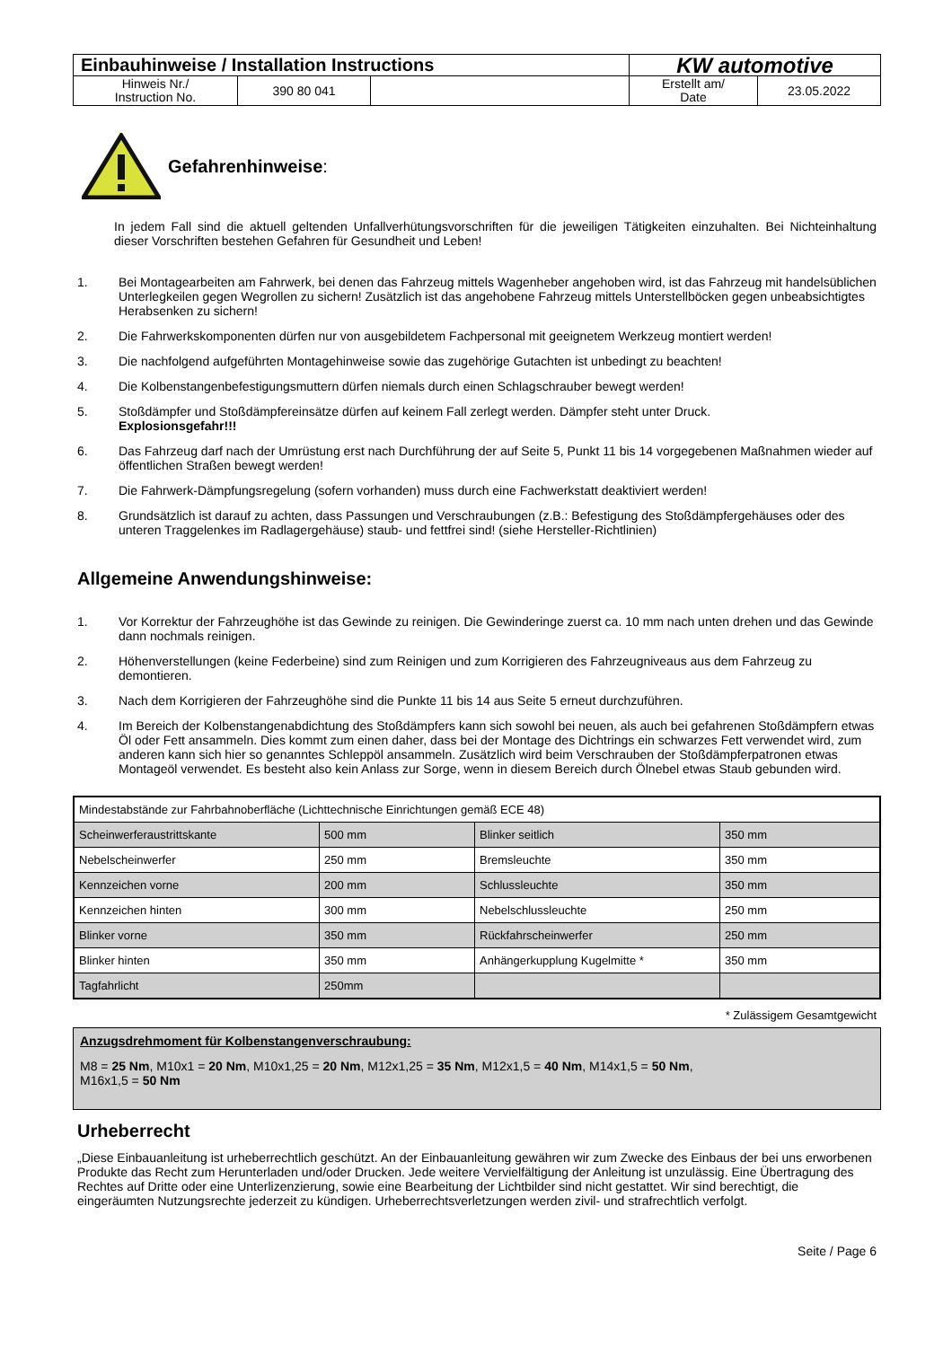| Einbauhinweise / Installation Instructions | | | KW automotive | |
| Hinweis Nr./ Instruction No. | 390 80 041 | | Erstellt am/ Date | 23.05.2022 |
Gefahrenhinweise:
In jedem Fall sind die aktuell geltenden Unfallverhütungsvorschriften für die jeweiligen Tätigkeiten einzuhalten. Bei Nichteinhaltung dieser Vorschriften bestehen Gefahren für Gesundheit und Leben!
1. Bei Montagearbeiten am Fahrwerk, bei denen das Fahrzeug mittels Wagenheber angehoben wird, ist das Fahrzeug mit handelsüblichen Unterlegkeilen gegen Wegrollen zu sichern! Zusätzlich ist das angehobene Fahrzeug mittels Unterstellböcken gegen unbeabsichtigtes Herabsenken zu sichern!
2. Die Fahrwerkskomponenten dürfen nur von ausgebildetem Fachpersonal mit geeignetem Werkzeug montiert werden!
3. Die nachfolgend aufgeführten Montagehinweise sowie das zugehörige Gutachten ist unbedingt zu beachten!
4. Die Kolbenstangenbefestigungsmuttern dürfen niemals durch einen Schlagschrauber bewegt werden!
5. Stoßdämpfer und Stoßdämpfereinsätze dürfen auf keinem Fall zerlegt werden. Dämpfer steht unter Druck.
Explosionsgefahr!!!
6. Das Fahrzeug darf nach der Umrüstung erst nach Durchführung der auf Seite 5, Punkt 11 bis 14 vorgegebenen Maßnahmen wieder auf öffentlichen Straßen bewegt werden!
7. Die Fahrwerk-Dämpfungsregelung (sofern vorhanden) muss durch eine Fachwerkstatt deaktiviert werden!
8. Grundsätzlich ist darauf zu achten, dass Passungen und Verschraubungen (z.B.: Befestigung des Stoßdämpfergehäuses oder des unteren Traggelenkes im Radlagergehäuse) staub- und fettfrei sind! (siehe Hersteller-Richtlinien)
Allgemeine Anwendungshinweise:
1. Vor Korrektur der Fahrzeughöhe ist das Gewinde zu reinigen. Die Gewinderinge zuerst ca. 10 mm nach unten drehen und das Gewinde dann nochmals reinigen.
2. Höhenverstellungen (keine Federbeine) sind zum Reinigen und zum Korrigieren des Fahrzeugniveaus aus dem Fahrzeug zu demontieren.
3. Nach dem Korrigieren der Fahrzeughöhe sind die Punkte 11 bis 14 aus Seite 5 erneut durchzuführen.
4. Im Bereich der Kolbenstangenabdichtung des Stoßdämpfers kann sich sowohl bei neuen, als auch bei gefahrenen Stoßdämpfern etwas Öl oder Fett ansammeln. Dies kommt zum einen daher, dass bei der Montage des Dichtrings ein schwarzes Fett verwendet wird, zum anderen kann sich hier so genanntes Schleppöl ansammeln. Zusätzlich wird beim Verschrauben der Stoßdämpferpatronen etwas Montageöl verwendet. Es besteht also kein Anlass zur Sorge, wenn in diesem Bereich durch Ölnebel etwas Staub gebunden wird.
| Mindestabstände zur Fahrbahnoberfläche (Lichttechnische Einrichtungen gemäß ECE 48) | | | |
| Scheinwerferaustrittskante | 500 mm | Blinker seitlich | 350 mm |
| Nebelscheinwerfer | 250 mm | Bremsleuchte | 350 mm |
| Kennzeichen vorne | 200 mm | Schlussleuchte | 350 mm |
| Kennzeichen hinten | 300 mm | Nebelschlussleuchte | 250 mm |
| Blinker vorne | 350 mm | Rückfahrscheinwerfer | 250 mm |
| Blinker hinten | 350 mm | Anhängerkupplung Kugelmitte * | 350 mm |
| Tagfahrlicht | 250mm | | |
* Zulässigem Gesamtgewicht
Anzugsdrehmoment für Kolbenstangenverschraubung:
M8 = 25 Nm, M10x1 = 20 Nm, M10x1,25 = 20 Nm, M12x1,25 = 35 Nm, M12x1,5 = 40 Nm, M14x1,5 = 50 Nm,
M16x1,5 = 50 Nm
Urheberrecht
„Diese Einbauanleitung ist urheberrechtlich geschützt. An der Einbauanleitung gewähren wir zum Zwecke des Einbaus der bei uns erworbenen Produkte das Recht zum Herunterladen und/oder Drucken. Jede weitere Vervielfältigung der Anleitung ist unzulässig. Eine Übertragung des Rechtes auf Dritte oder eine Unterlizenzierung, sowie eine Bearbeitung der Lichtbilder sind nicht gestattet. Wir sind berechtigt, die eingeräumten Nutzungsrechte jederzeit zu kündigen. Urheberrechtsverletzungen werden zivil- und strafrechtlich verfolgt.
Seite / Page 6